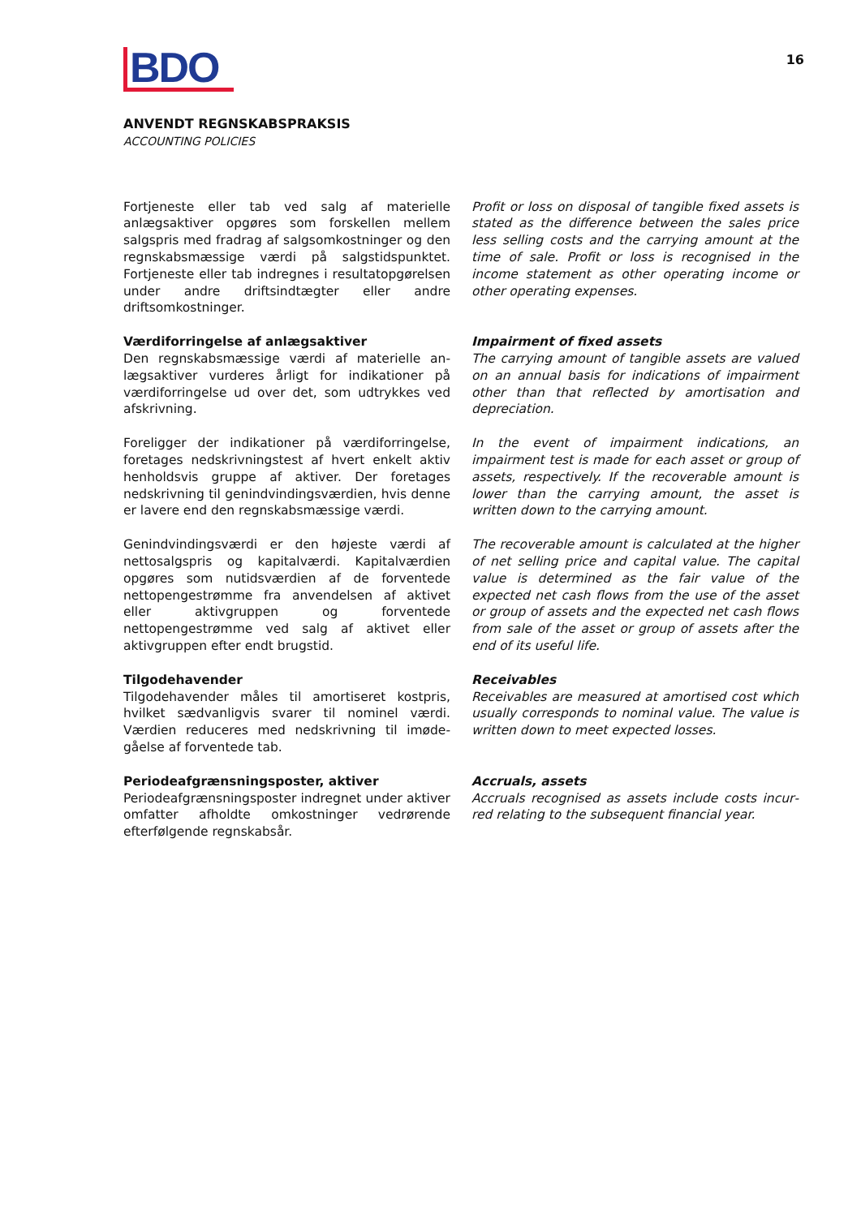BDO
16
ANVENDT REGNSKABSPRAKSIS
ACCOUNTING POLICIES
Fortjeneste eller tab ved salg af materielle anlægsaktiver opgøres som forskellen mellem salgspris med fradrag af salgsomkostninger og den regnskabsmæssige værdi på salgstidspunktet. Fortjeneste eller tab indregnes i resultatopgørel­sen under andre driftsindtægter eller andre driftsomkostninger.
Profit or loss on disposal of tangible fixed assets is stated as the difference between the sales price less selling costs and the carrying amount at the time of sale. Profit or loss is recognised in the income statement as other operating income or other operating expenses.
Værdiforringelse af anlægsaktiver
Den regnskabsmæssige værdi af materielle an­lægsaktiver vurderes årligt for indikationer på værdiforringelse ud over det, som udtrykkes ved afskrivning.
Impairment of fixed assets
The carrying amount of tangible assets are valued on an annual basis for indications of impairment other than that reflected by amortisation and depreciation.
Foreligger der indikationer på værdiforringelse, foretages nedskrivningstest af hvert enkelt aktiv henholdsvis gruppe af aktiver. Der foretages nedskrivning til genindvindingsværdien, hvis denne er lavere end den regnskabsmæssige værdi.
In the event of impairment indications, an impairment test is made for each asset or group of assets, respectively. If the recoverable amount is lower than the carrying amount, the asset is written down to the carrying amount.
Genindvindingsværdi er den højeste værdi af nettosalgspris og kapitalværdi. Kapitalværdien opgøres som nutidsværdien af de forventede nettopengestrømme fra anvendelsen af aktivet eller aktivgruppen og forventede nettopengestrømme ved salg af aktivet eller aktivgruppen efter endt brugstid.
The recoverable amount is calculated at the higher of net selling price and capital value. The capital value is determined as the fair value of the expected net cash flows from the use of the asset or group of assets and the expected net cash flows from sale of the asset or group of assets after the end of its useful life.
Tilgodehavender
Tilgodehavender måles til amortiseret kostpris, hvilket sædvanligvis svarer til nominel værdi. Værdien reduceres med nedskrivning til imøde­gåelse af forventede tab.
Receivables
Receivables are measured at amortised cost which usually corresponds to nominal value. The value is written down to meet expected losses.
Periodeafgrænsningsposter, aktiver
Periodeafgrænsningsposter indregnet under ak­tiver omfatter afholdte omkostninger vedrørende efterfølgende regnskabsår.
Accruals, assets
Accruals recognised as assets include costs incur­red relating to the subsequent financial year.